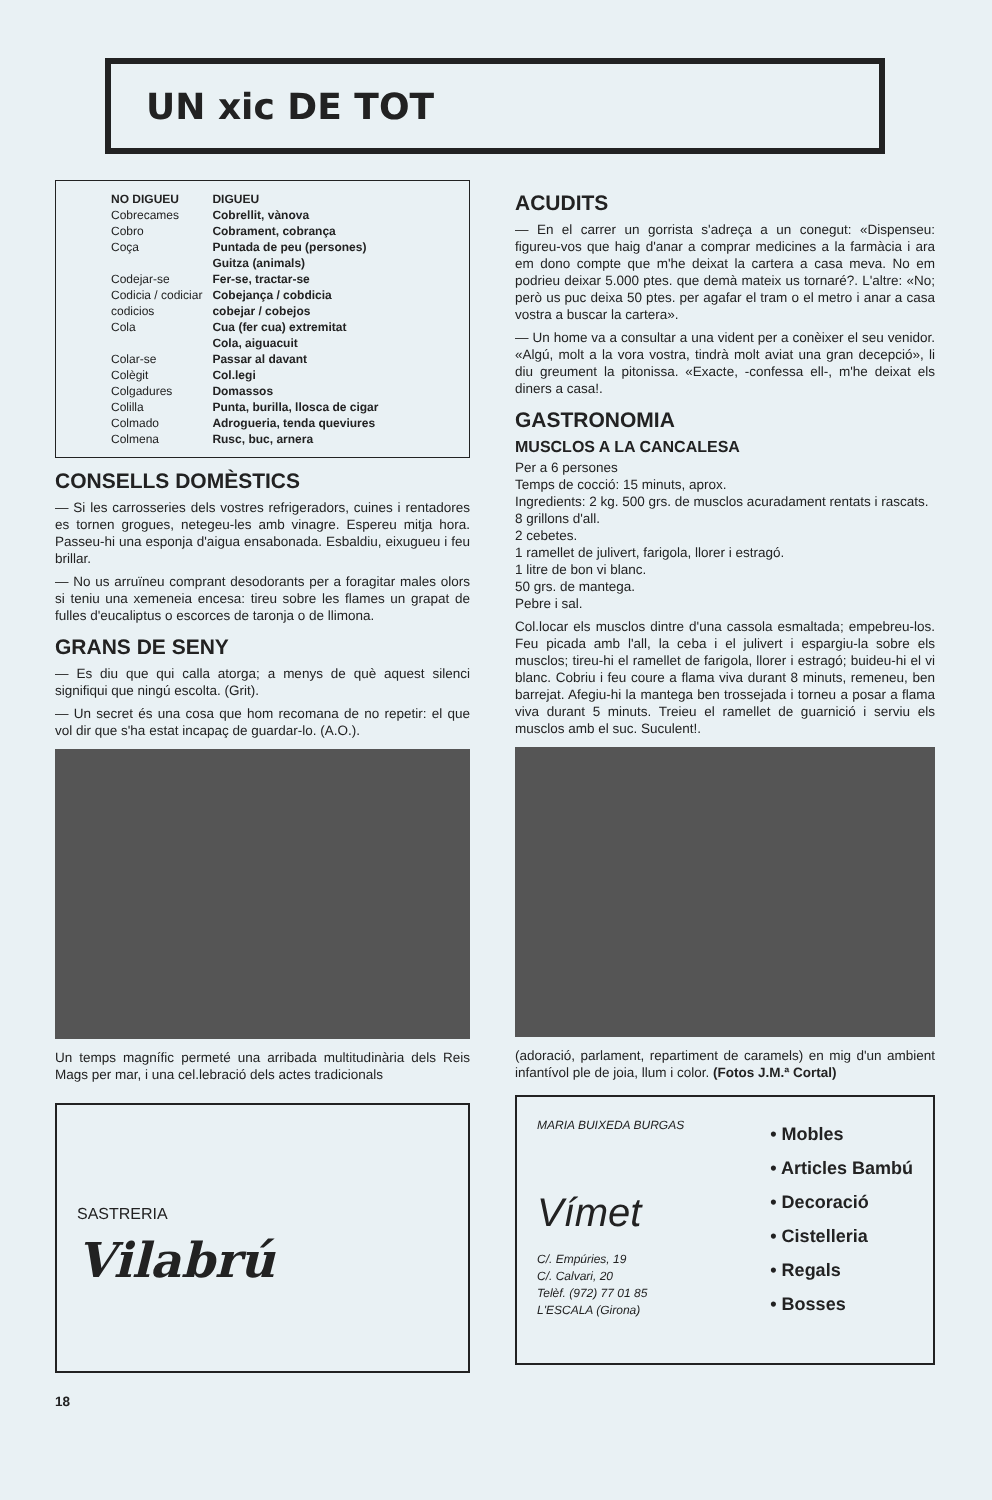UN xic DE TOT
| NO DIGUEU | DIGUEU |
| --- | --- |
| Cobrecames | Cobrellit, vànova |
| Cobro | Cobrament, cobrança |
| Coça | Puntada de peu (persones) Guitza (animals) |
| Codejar-se | Fer-se, tractar-se |
| Codicia / codiciar | Cobejança / cobdicia |
| codicios | cobejar / cobejos |
| Cola | Cua (fer cua) extremitat Cola, aiguacuit |
| Colar-se | Passar al davant |
| Colègit | Col.legi |
| Colgadures | Domassos |
| Colilla | Punta, burilla, llosca de cigar |
| Colmado | Adrogueria, tenda queviures |
| Colmena | Rusc, buc, arnera |
CONSELLS DOMÈSTICS
— Si les carrosseries dels vostres refrigeradors, cuines i rentadores es tornen grogues, netegeu-les amb vinagre. Espereu mitja hora. Passeu-hi una esponja d'aigua ensabonada. Esbaldiu, eixugueu i feu brillar.
— No us arruïneu comprant desodorants per a foragitar males olors si teniu una xemeneia encesa: tireu sobre les flames un grapat de fulles d'eucaliptus o escorces de taronja o de llimona.
GRANS DE SENY
— Es diu que qui calla atorga; a menys de què aquest silenci signifiqui que ningú escolta. (Grit).
— Un secret és una cosa que hom recomana de no repetir: el que vol dir que s'ha estat incapaç de guardar-lo. (A.O.).
Un temps magnífic permeté una arribada multitudinària dels Reis Mags per mar, i una cel.lebració dels actes tradicionals
SASTRERIA
Vilabrú
18
ACUDITS
— En el carrer un gorrista s'adreça a un conegut: «Dispenseu: figureu-vos que haig d'anar a comprar medicines a la farmàcia i ara em dono compte que m'he deixat la cartera a casa meva. No em podrieu deixar 5.000 ptes. que demà mateix us tornaré?. L'altre: «No; però us puc deixa 50 ptes. per agafar el tram o el metro i anar a casa vostra a buscar la cartera».
— Un home va a consultar a una vident per a conèixer el seu venidor. «Algú, molt a la vora vostra, tindrà molt aviat una gran decepció», li diu greument la pitonissa. «Exacte, -confessa ell-, m'he deixat els diners a casa!.
GASTRONOMIA
MUSCLOS A LA CANCALESA
Per a 6 persones
Temps de cocció: 15 minuts, aprox.
Ingredients: 2 kg. 500 grs. de musclos acuradament rentats i rascats.
8 grillons d'all.
2 cebetes.
1 ramellet de julivert, farigola, llorer i estragó.
1 litre de bon vi blanc.
50 grs. de mantega.
Pebre i sal.
Col.locar els musclos dintre d'una cassola esmaltada; empebreu-los. Feu picada amb l'all, la ceba i el julivert i espargiu-la sobre els musclos; tireu-hi el ramellet de farigola, llorer i estragó; buideu-hi el vi blanc. Cobriu i feu coure a flama viva durant 8 minuts, remeneu, ben barrejat. Afegiu-hi la mantega ben trossejada i torneu a posar a flama viva durant 5 minuts. Treieu el ramellet de guarnició i serviu els musclos amb el suc. Suculent!.
(adoració, parlament, repartiment de caramels) en mig d'un ambient infantívol ple de joia, llum i color. (Fotos J.M.ª Cortal)
MARIA BUIXEDA BURGAS
Vímet
C/. Empúries, 19
C/. Calvari, 20
Telèf. (972) 77 01 85
L'ESCALA (Girona)
• Mobles
• Articles Bambú
• Decoració
• Cistelleria
• Regals
• Bosses